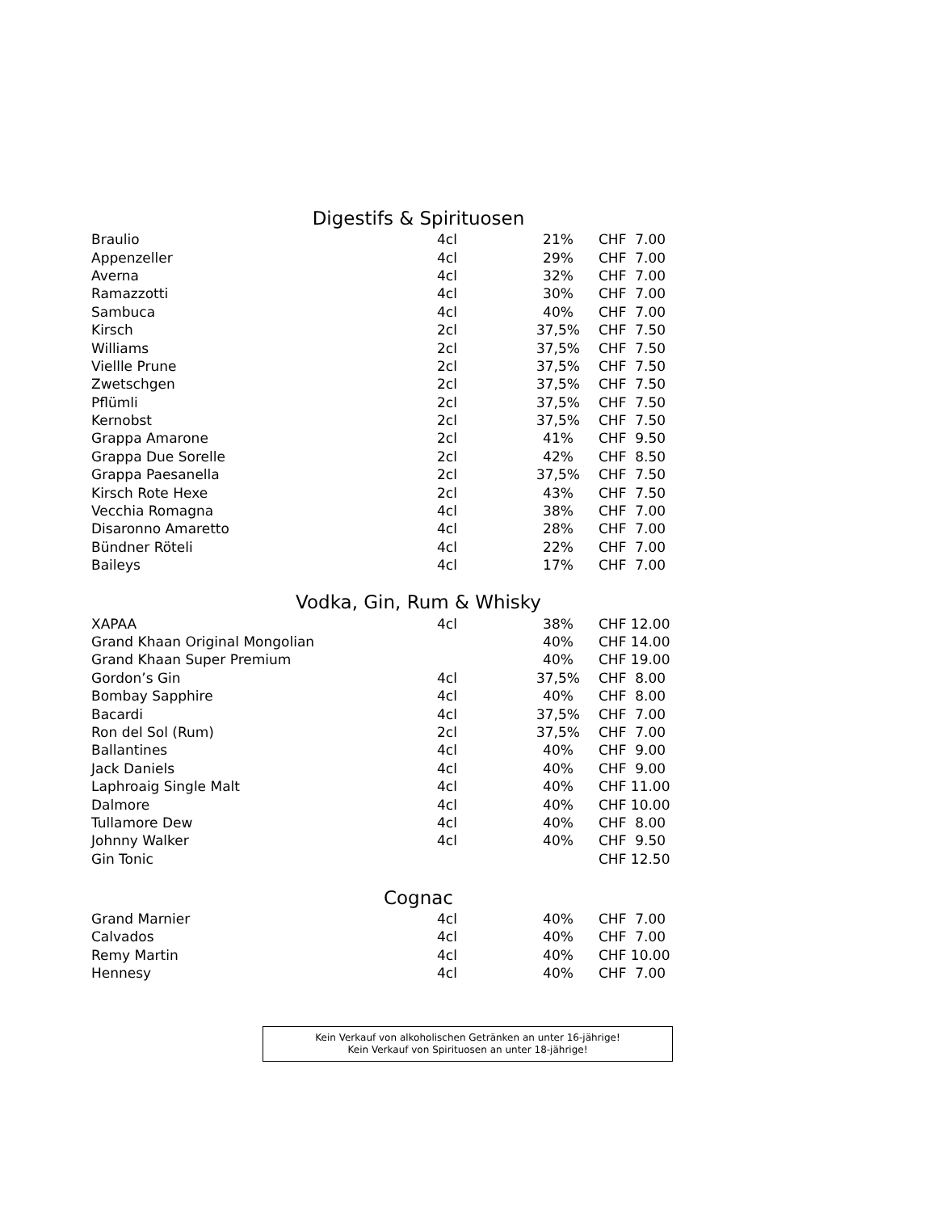Digestifs & Spirituosen
| Braulio | 4cl | 21% | CHF 7.00 |
| Appenzeller | 4cl | 29% | CHF 7.00 |
| Averna | 4cl | 32% | CHF 7.00 |
| Ramazzotti | 4cl | 30% | CHF 7.00 |
| Sambuca | 4cl | 40% | CHF 7.00 |
| Kirsch | 2cl | 37,5% | CHF 7.50 |
| Williams | 2cl | 37,5% | CHF 7.50 |
| Viellle Prune | 2cl | 37,5% | CHF 7.50 |
| Zwetschgen | 2cl | 37,5% | CHF 7.50 |
| Pflümli | 2cl | 37,5% | CHF 7.50 |
| Kernobst | 2cl | 37,5% | CHF 7.50 |
| Grappa Amarone | 2cl | 41% | CHF 9.50 |
| Grappa Due Sorelle | 2cl | 42% | CHF 8.50 |
| Grappa Paesanella | 2cl | 37,5% | CHF 7.50 |
| Kirsch Rote Hexe | 2cl | 43% | CHF 7.50 |
| Vecchia Romagna | 4cl | 38% | CHF 7.00 |
| Disaronno Amaretto | 4cl | 28% | CHF 7.00 |
| Bündner Röteli | 4cl | 22% | CHF 7.00 |
| Baileys | 4cl | 17% | CHF 7.00 |
Vodka, Gin, Rum & Whisky
| XAPAA | 4cl | 38% | CHF 12.00 |
| Grand Khaan Original Mongolian | | 40% | CHF 14.00 |
| Grand Khaan Super Premium | | 40% | CHF 19.00 |
| Gordon’s Gin | 4cl | 37,5% | CHF 8.00 |
| Bombay Sapphire | 4cl | 40% | CHF 8.00 |
| Bacardi | 4cl | 37,5% | CHF 7.00 |
| Ron del Sol (Rum) | 2cl | 37,5% | CHF 7.00 |
| Ballantines | 4cl | 40% | CHF 9.00 |
| Jack Daniels | 4cl | 40% | CHF 9.00 |
| Laphroaig Single Malt | 4cl | 40% | CHF 11.00 |
| Dalmore | 4cl | 40% | CHF 10.00 |
| Tullamore Dew | 4cl | 40% | CHF 8.00 |
| Johnny Walker | 4cl | 40% | CHF 9.50 |
| Gin Tonic | | | CHF 12.50 |
Cognac
| Grand Marnier | 4cl | 40% | CHF 7.00 |
| Calvados | 4cl | 40% | CHF 7.00 |
| Remy Martin | 4cl | 40% | CHF 10.00 |
| Hennesy | 4cl | 40% | CHF 7.00 |
Kein Verkauf von alkoholischen Getränken an unter 16-jährige!
Kein Verkauf von Spirituosen an unter 18-jährige!